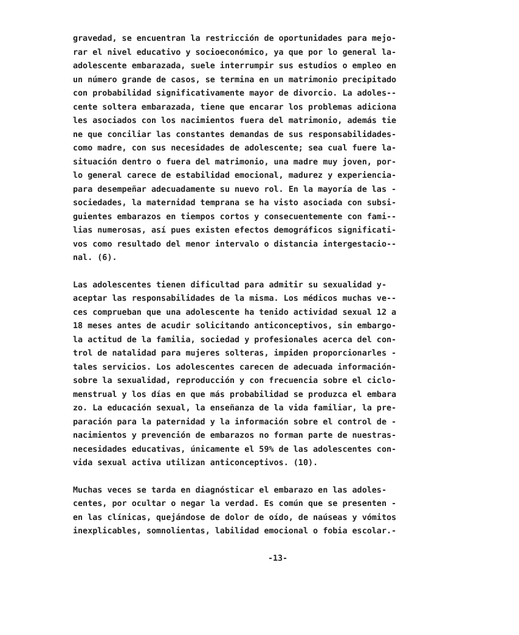gravedad, se encuentran la restricción de oportunidades para mejo- rar el nivel educativo y socioeconómico, ya que por lo general la- adolescente embarazada, suele interrumpir sus estudios o empleo en un número grande de casos, se termina en un matrimonio precipitado con probabilidad significativamente mayor de divorcio. La adoles-- cente soltera embarazada, tiene que encarar los problemas adiciona les asociados con los nacimientos fuera del matrimonio, además tie ne que conciliar las constantes demandas de sus responsabilidades- como madre, con sus necesidades de adolescente; sea cual fuere la- situación dentro o fuera del matrimonio, una madre muy joven, por- lo general carece de estabilidad emocional, madurez y experiencia- para desempeñar adecuadamente su nuevo rol. En la mayoría de las - sociedades, la maternidad temprana se ha visto asociada con subsi- guientes embarazos en tiempos cortos y consecuentemente con fami-- lias numerosas, así pues existen efectos demográficos significati- vos como resultado del menor intervalo o distancia intergestacio-- nal. (6).
Las adolescentes tienen dificultad para admitir su sexualidad y- aceptar las responsabilidades de la misma. Los médicos muchas ve-- ces comprueban que una adolescente ha tenido actividad sexual 12 a 18 meses antes de acudir solicitando anticonceptivos, sin embargo- la actitud de la familia, sociedad y profesionales acerca del con- trol de natalidad para mujeres solteras, impiden proporcionarles - tales servicios. Los adolescentes carecen de adecuada información- sobre la sexualidad, reproducción y con frecuencia sobre el ciclo- menstrual y los días en que más probabilidad se produzca el embara zo. La educación sexual, la enseñanza de la vida familiar, la pre- paración para la paternidad y la información sobre el control de - nacimientos y prevención de embarazos no forman parte de nuestras- necesidades educativas, únicamente el 59% de las adolescentes con- vida sexual activa utilizan anticonceptivos. (10).
Muchas veces se tarda en diagnósticar el embarazo en las adoles- centes, por ocultar o negar la verdad. Es común que se presenten - en las clínicas, quejándose de dolor de oído, de naúseas y vómitos inexplicables, somnolientas, labilidad emocional o fobia escolar.-
-13-